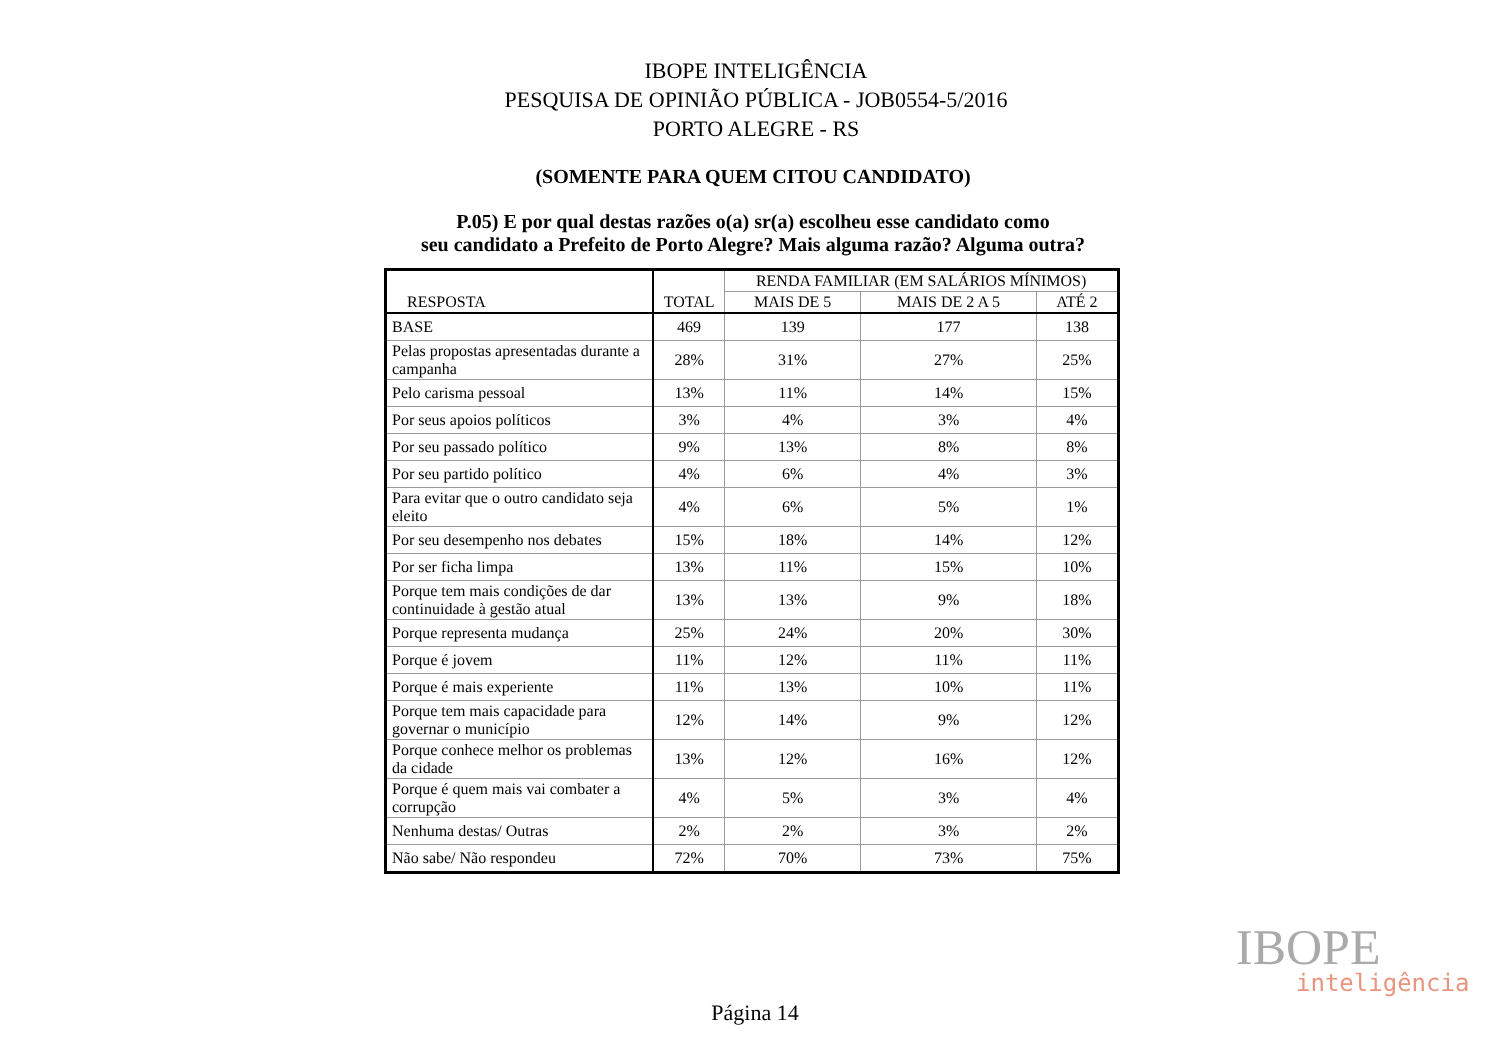IBOPE INTELIGÊNCIA
PESQUISA DE OPINIÃO PÚBLICA - JOB0554-5/2016
PORTO ALEGRE - RS
(SOMENTE PARA QUEM CITOU CANDIDATO)
P.05) E por qual destas razões o(a) sr(a) escolheu esse candidato como
seu candidato a Prefeito de Porto Alegre? Mais alguma razão? Alguma outra?
| RESPOSTA | TOTAL | RENDA FAMILIAR (EM SALÁRIOS MÍNIMOS) | | |
| --- | --- | --- | --- | --- |
| | | MAIS DE 5 | MAIS DE 2 A 5 | ATÉ 2 |
| BASE | 469 | 139 | 177 | 138 |
| Pelas propostas apresentadas durante a campanha | 28% | 31% | 27% | 25% |
| Pelo carisma pessoal | 13% | 11% | 14% | 15% |
| Por seus apoios políticos | 3% | 4% | 3% | 4% |
| Por seu passado político | 9% | 13% | 8% | 8% |
| Por seu partido político | 4% | 6% | 4% | 3% |
| Para evitar que o outro candidato seja eleito | 4% | 6% | 5% | 1% |
| Por seu desempenho nos debates | 15% | 18% | 14% | 12% |
| Por ser ficha limpa | 13% | 11% | 15% | 10% |
| Porque tem mais condições de dar continuidade à gestão atual | 13% | 13% | 9% | 18% |
| Porque representa mudança | 25% | 24% | 20% | 30% |
| Porque é jovem | 11% | 12% | 11% | 11% |
| Porque é mais experiente | 11% | 13% | 10% | 11% |
| Porque tem mais capacidade para governar o município | 12% | 14% | 9% | 12% |
| Porque conhece melhor os problemas da cidade | 13% | 12% | 16% | 12% |
| Porque é quem mais vai combater a corrupção | 4% | 5% | 3% | 4% |
| Nenhuma destas/ Outras | 2% | 2% | 3% | 2% |
| Não sabe/ Não respondeu | 72% | 70% | 73% | 75% |
IBOPE
inteligência
Página 14